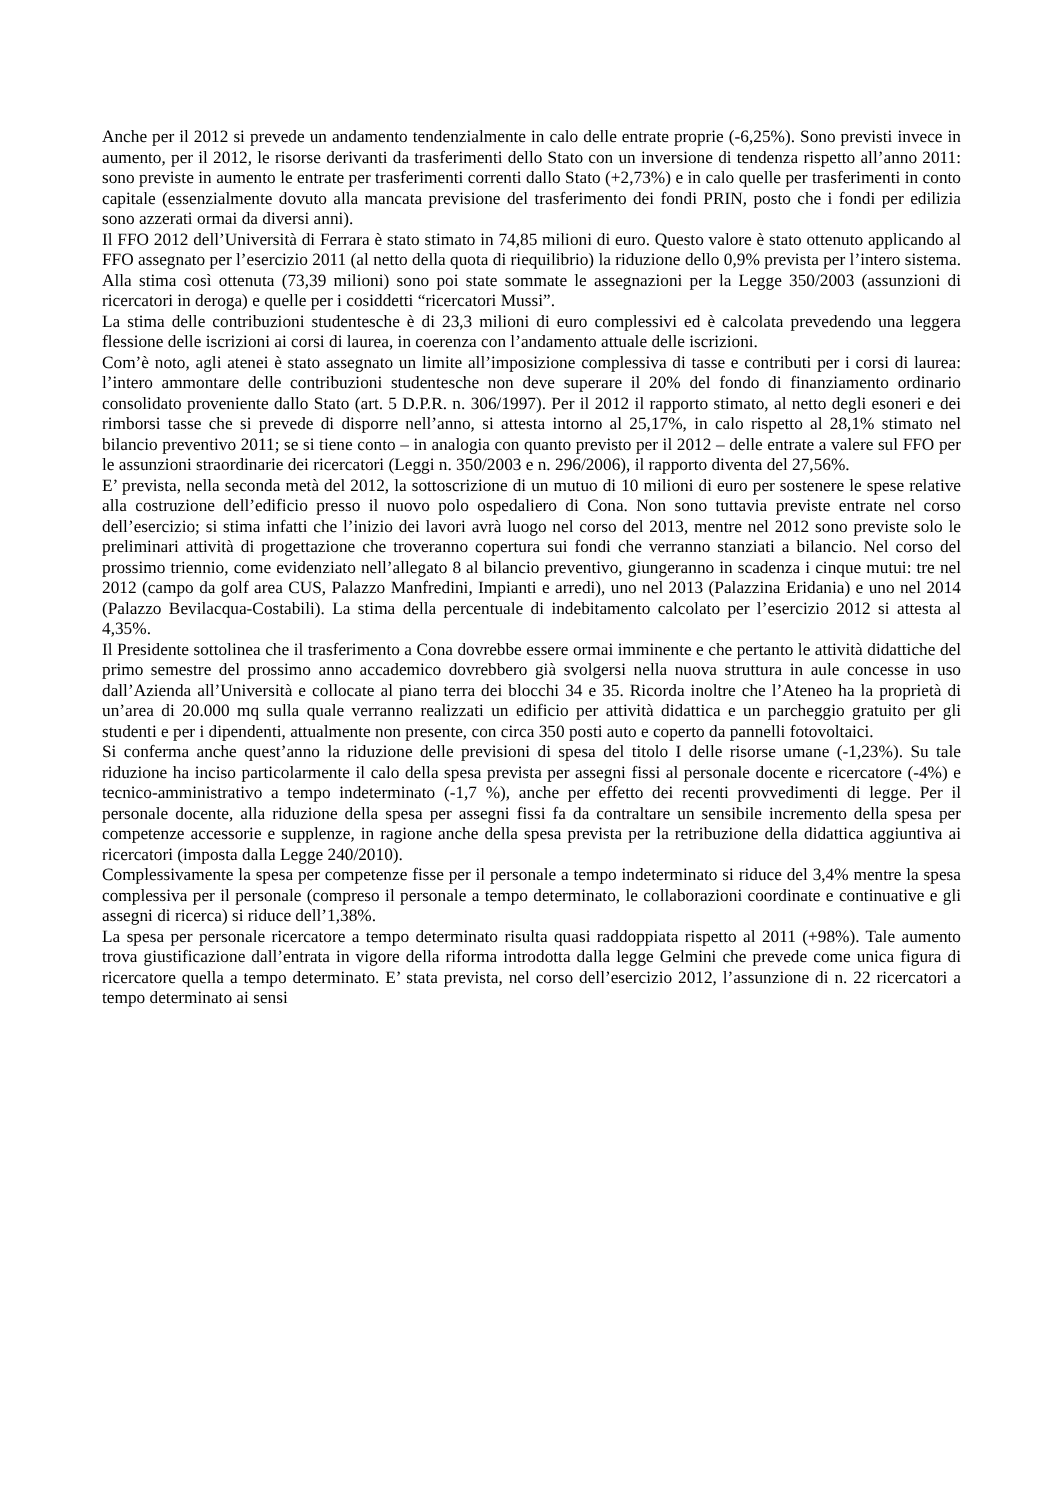Anche per il 2012 si prevede un andamento tendenzialmente in calo delle entrate proprie (-6,25%). Sono previsti invece in aumento, per il 2012, le risorse derivanti da trasferimenti dello Stato con un inversione di tendenza rispetto all’anno 2011: sono previste in aumento le entrate per trasferimenti correnti dallo Stato (+2,73%) e in calo quelle per trasferimenti in conto capitale (essenzialmente dovuto alla mancata previsione del trasferimento dei fondi PRIN, posto che i fondi per edilizia sono azzerati ormai da diversi anni).
Il FFO 2012 dell’Università di Ferrara è stato stimato in 74,85 milioni di euro. Questo valore è stato ottenuto applicando al FFO assegnato per l’esercizio 2011 (al netto della quota di riequilibrio) la riduzione dello 0,9% prevista per l’intero sistema. Alla stima così ottenuta (73,39 milioni) sono poi state sommate le assegnazioni per la Legge 350/2003 (assunzioni di ricercatori in deroga) e quelle per i cosiddetti “ricercatori Mussi”.
La stima delle contribuzioni studentesche è di 23,3 milioni di euro complessivi ed è calcolata prevedendo una leggera flessione delle iscrizioni ai corsi di laurea, in coerenza con l’andamento attuale delle iscrizioni.
Com’è noto, agli atenei è stato assegnato un limite all’imposizione complessiva di tasse e contributi per i corsi di laurea: l’intero ammontare delle contribuzioni studentesche non deve superare il 20% del fondo di finanziamento ordinario consolidato proveniente dallo Stato (art. 5 D.P.R. n. 306/1997). Per il 2012 il rapporto stimato, al netto degli esoneri e dei rimborsi tasse che si prevede di disporre nell’anno, si attesta intorno al 25,17%, in calo rispetto al 28,1% stimato nel bilancio preventivo 2011; se si tiene conto – in analogia con quanto previsto per il 2012 – delle entrate a valere sul FFO per le assunzioni straordinarie dei ricercatori (Leggi n. 350/2003 e n. 296/2006), il rapporto diventa del 27,56%.
E’ prevista, nella seconda metà del 2012, la sottoscrizione di un mutuo di 10 milioni di euro per sostenere le spese relative alla costruzione dell’edificio presso il nuovo polo ospedaliero di Cona. Non sono tuttavia previste entrate nel corso dell’esercizio; si stima infatti che l’inizio dei lavori avrà luogo nel corso del 2013, mentre nel 2012 sono previste solo le preliminari attività di progettazione che troveranno copertura sui fondi che verranno stanziati a bilancio. Nel corso del prossimo triennio, come evidenziato nell’allegato 8 al bilancio preventivo, giungeranno in scadenza i cinque mutui: tre nel 2012 (campo da golf area CUS, Palazzo Manfredini, Impianti e arredi), uno nel 2013 (Palazzina Eridania) e uno nel 2014 (Palazzo Bevilacqua-Costabili). La stima della percentuale di indebitamento calcolato per l’esercizio 2012 si attesta al 4,35%.
Il Presidente sottolinea che il trasferimento a Cona dovrebbe essere ormai imminente e che pertanto le attività didattiche del primo semestre del prossimo anno accademico dovrebbero già svolgersi nella nuova struttura in aule concesse in uso dall’Azienda all’Università e collocate al piano terra dei blocchi 34 e 35. Ricorda inoltre che l’Ateneo ha la proprietà di un’area di 20.000 mq sulla quale verranno realizzati un edificio per attività didattica e un parcheggio gratuito per gli studenti e per i dipendenti, attualmente non presente, con circa 350 posti auto e coperto da pannelli fotovoltaici.
Si conferma anche quest’anno la riduzione delle previsioni di spesa del titolo I delle risorse umane (-1,23%). Su tale riduzione ha inciso particolarmente il calo della spesa prevista per assegni fissi al personale docente e ricercatore (-4%) e tecnico-amministrativo a tempo indeterminato (-1,7 %), anche per effetto dei recenti provvedimenti di legge. Per il personale docente, alla riduzione della spesa per assegni fissi fa da contraltare un sensibile incremento della spesa per competenze accessorie e supplenze, in ragione anche della spesa prevista per la retribuzione della didattica aggiuntiva ai ricercatori (imposta dalla Legge 240/2010).
Complessivamente la spesa per competenze fisse per il personale a tempo indeterminato si riduce del 3,4% mentre la spesa complessiva per il personale (compreso il personale a tempo determinato, le collaborazioni coordinate e continuative e gli assegni di ricerca) si riduce dell’1,38%.
La spesa per personale ricercatore a tempo determinato risulta quasi raddoppiata rispetto al 2011 (+98%). Tale aumento trova giustificazione dall’entrata in vigore della riforma introdotta dalla legge Gelmini che prevede come unica figura di ricercatore quella a tempo determinato. E’ stata prevista, nel corso dell’esercizio 2012, l’assunzione di n. 22 ricercatori a tempo determinato ai sensi